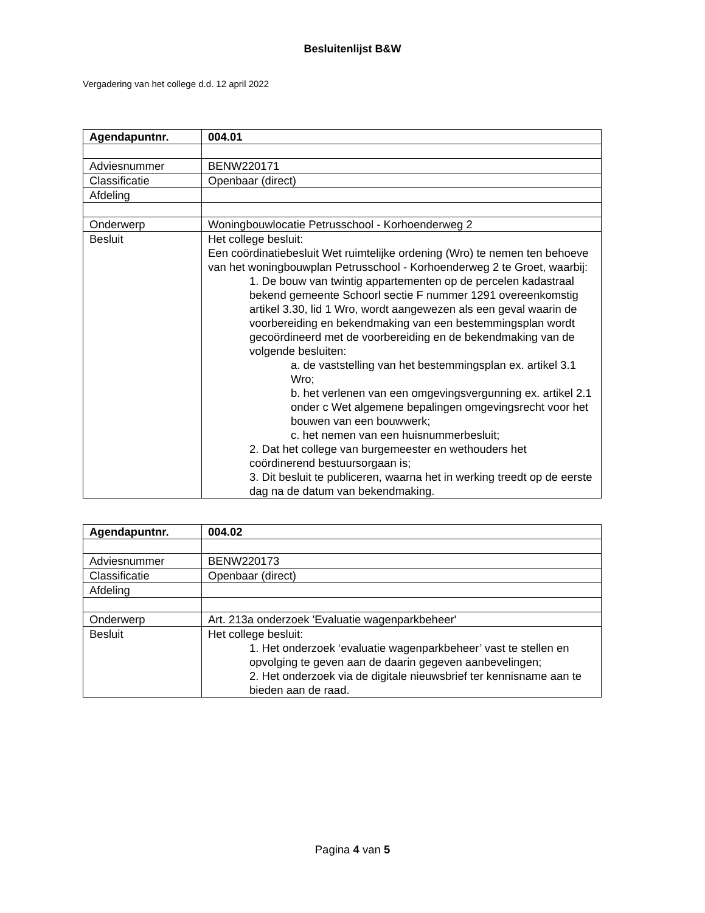Besluitenlijst B&W
Vergadering van het college d.d. 12 april 2022
| Agendapuntnr. | 004.01 |
| Adviesnummer | BENW220171 |
| Classificatie | Openbaar (direct) |
| Afdeling | |
| Onderwerp | Woningbouwlocatie Petrusschool - Korhoenderweg 2 |
| Besluit | Het college besluit: Een coördinatiebesluit Wet ruimtelijke ordening (Wro) te nemen ten behoeve van het woningbouwplan Petrusschool - Korhoenderweg 2 te Groet, waarbij: 1. De bouw van twintig appartementen op de percelen kadastraal bekend gemeente Schoorl sectie F nummer 1291 overeenkomstig artikel 3.30, lid 1 Wro, wordt aangewezen als een geval waarin de voorbereiding en bekendmaking van een bestemmingsplan wordt gecoördineerd met de voorbereiding en de bekendmaking van de volgende besluiten: a. de vaststelling van het bestemmingsplan ex. artikel 3.1 Wro; b. het verlenen van een omgevingsvergunning ex. artikel 2.1 onder c Wet algemene bepalingen omgevingsrecht voor het bouwen van een bouwwerk; c. het nemen van een huisnummerbesluit; 2. Dat het college van burgemeester en wethouders het coördinerend bestuursorgaan is; 3. Dit besluit te publiceren, waarna het in werking treedt op de eerste dag na de datum van bekendmaking. |
| Agendapuntnr. | 004.02 |
| Adviesnummer | BENW220173 |
| Classificatie | Openbaar (direct) |
| Afdeling | |
| Onderwerp | Art. 213a onderzoek 'Evaluatie wagenparkbeheer' |
| Besluit | Het college besluit: 1. Het onderzoek ‘evaluatie wagenparkbeheer’ vast te stellen en opvolging te geven aan de daarin gegeven aanbevelingen; 2. Het onderzoek via de digitale nieuwsbrief ter kennisname aan te bieden aan de raad. |
Pagina 4 van 5